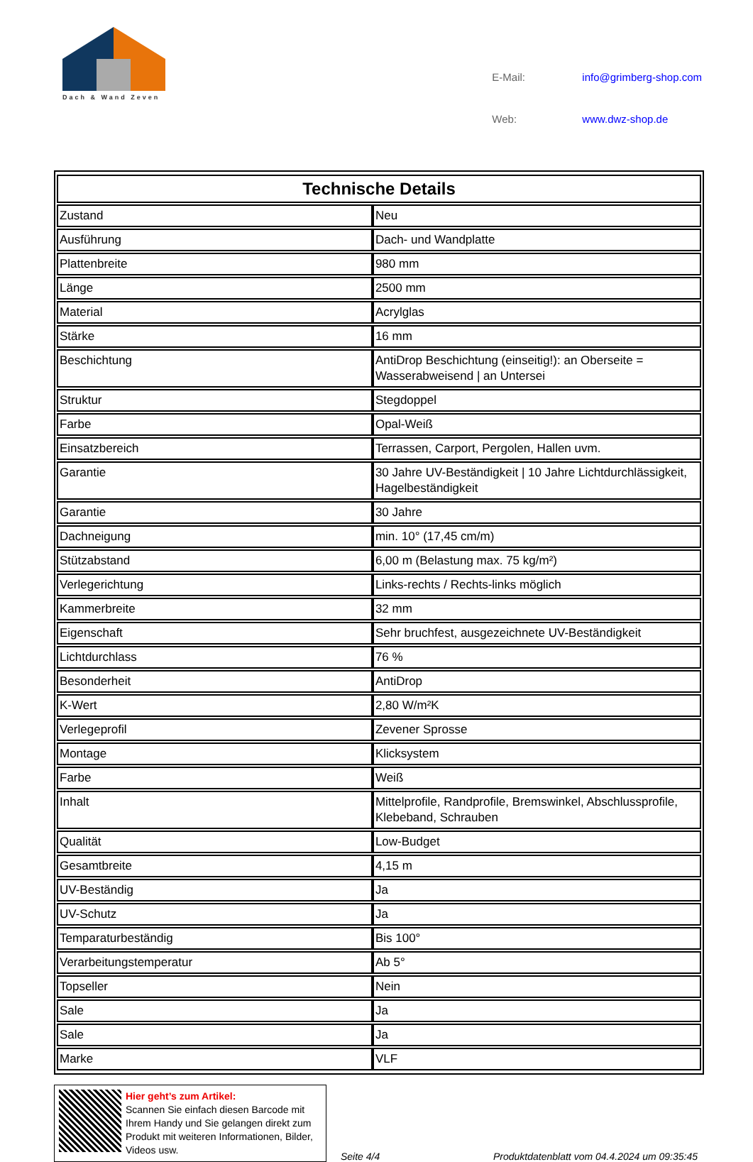Dach & Wand Zeven
| E-Mail: | info@grimberg-shop.com |
| Web: | www.dwz-shop.de |
| Technische Details | |
| --- | --- |
| Zustand | Neu |
| Ausführung | Dach- und Wandplatte |
| Plattenbreite | 980 mm |
| Länge | 2500 mm |
| Material | Acrylglas |
| Stärke | 16 mm |
| Beschichtung | AntiDrop Beschichtung (einseitig!): an Oberseite = Wasserabweisend / an Untersei |
| Struktur | Stegdoppel |
| Farbe | Opal-Weiß |
| Einsatzbereich | Terrassen, Carport, Pergolen, Hallen uvm. |
| Garantie | 30 Jahre UV-Beständigkeit / 10 Jahre Lichtdurchlässigkeit, Hagelbeständigkeit |
| Garantie | 30 Jahre |
| Dachneigung | min. 10° (17,45 cm/m) |
| Stützabstand | 6,00 m (Belastung max. 75 kg/m²) |
| Verlegerichtung | Links-rechts / Rechts-links möglich |
| Kammerbreite | 32 mm |
| Eigenschaft | Sehr bruchfest, ausgezeichnete UV-Beständigkeit |
| Lichtdurchlass | 76 % |
| Besonderheit | AntiDrop |
| K-Wert | 2,80 W/m²K |
| Verlegeprofil | Zevener Sprosse |
| Montage | Klicksystem |
| Farbe | Weiß |
| Inhalt | Mittelprofile, Randprofile, Bremswinkel, Abschlussprofile, Klebeband, Schrauben |
| Qualität | Low-Budget |
| Gesamtbreite | 4,15 m |
| UV-Beständig | Ja |
| UV-Schutz | Ja |
| Temparaturbeständig | Bis 100° |
| Verarbeitungstemperatur | Ab 5° |
| Topseller | Nein |
| Sale | Ja |
| Sale | Ja |
| Marke | VLF |
Hier geht’s zum Artikel:
Scannen Sie einfach diesen Barcode mit Ihrem Handy und Sie gelangen direkt zum Produkt mit weiteren Informationen, Bilder, Videos usw.
Seite 4/4
Produktdatenblatt vom 04.4.2024 um 09:35:45